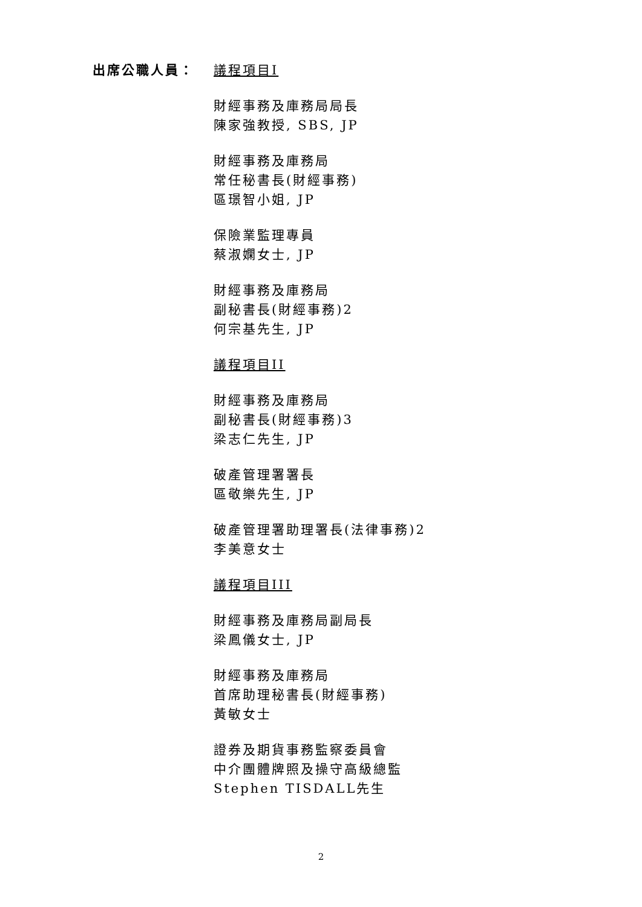出席公職人員： 議程項目I
財經事務及庫務局局長
陳家強教授, SBS, JP
財經事務及庫務局
常任秘書長(財經事務)
區璟智小姐, JP
保險業監理專員
蔡淑嫻女士, JP
財經事務及庫務局
副秘書長(財經事務)2
何宗基先生, JP
議程項目II
財經事務及庫務局
副秘書長(財經事務)3
梁志仁先生, JP
破產管理署署長
區敬樂先生, JP
破產管理署助理署長(法律事務)2
李美意女士
議程項目III
財經事務及庫務局副局長
梁鳳儀女士, JP
財經事務及庫務局
首席助理秘書長(財經事務)
黃敏女士
證券及期貨事務監察委員會
中介團體牌照及操守高級總監
Stephen TISDALL先生
2